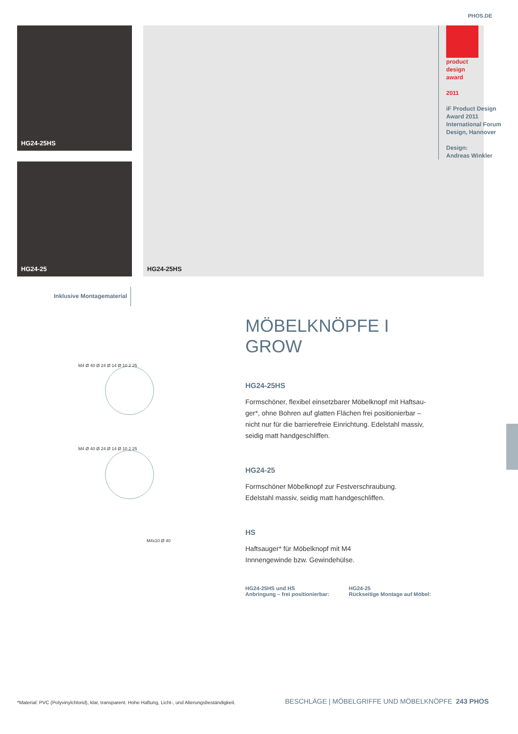PHOS.DE
HG24-25HS
HG24-25
HG24-25HS
product
design
award
2011
iF Product Design Award 2011 International Forum Design, Hannover
Design:
Andreas Winkler
Inklusive Montagematerial
M4 Ø 40 Ø 24 Ø 14 Ø 10 2 25
M4 Ø 40 Ø 24 Ø 14 Ø 10 2 25
M4x10 Ø 40
MÖBELKNÖPFE I GROW
HG24-25HS
Formschöner, flexibel einsetzbarer Möbelknopf mit Haftsau-ger*, ohne Bohren auf glatten Flächen frei positionierbar – nicht nur für die barrierefreie Einrichtung. Edelstahl massiv, seidig matt handgeschliffen.
HG24-25
Formschöner Möbelknopf zur Festverschraubung.
Edelstahl massiv, seidig matt handgeschliffen.
HS
Haftsauger* für Möbelknopf mit M4
Innnengewinde bzw. Gewindehülse.
HG24-25HS und HS
Anbringung – frei positionierbar:
HG24-25
Rückseitige Montage auf Möbel:
*Material: PVC (Polyvinylchlorid), klar, transparent. Hohe Haftung, Licht-, und Alterungsbeständigkeit.
BESCHLÄGE | MÖBELGRIFFE UND MÖBELKNÖPFE 243 PHOS